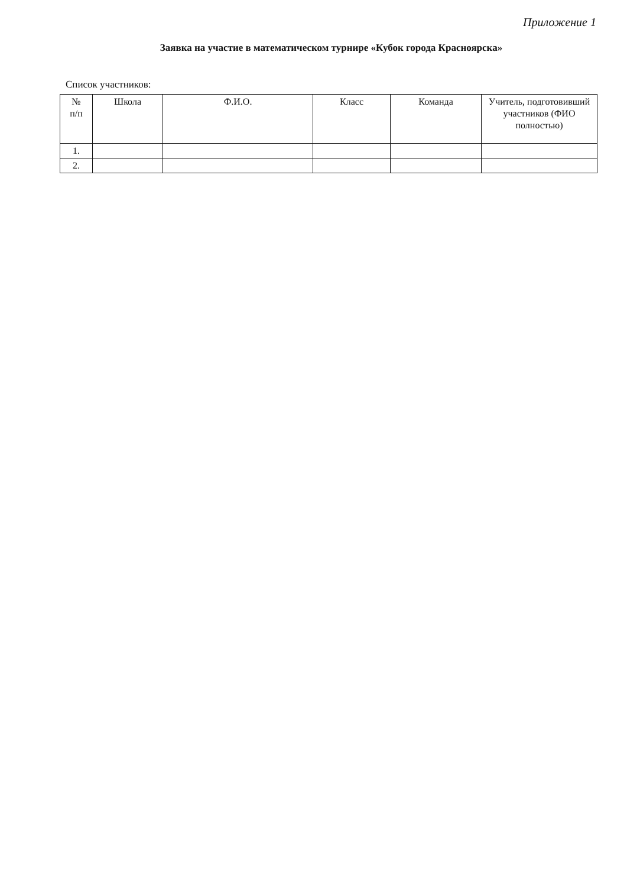Приложение 1
Заявка на участие в математическом турнире «Кубок города Красноярска»
Список участников:
| № п/п | Школа | Ф.И.О. | Класс | Команда | Учитель, подготовивший участников (ФИО полностью) |
| --- | --- | --- | --- | --- | --- |
| 1. | | | | | |
| 2. | | | | | |